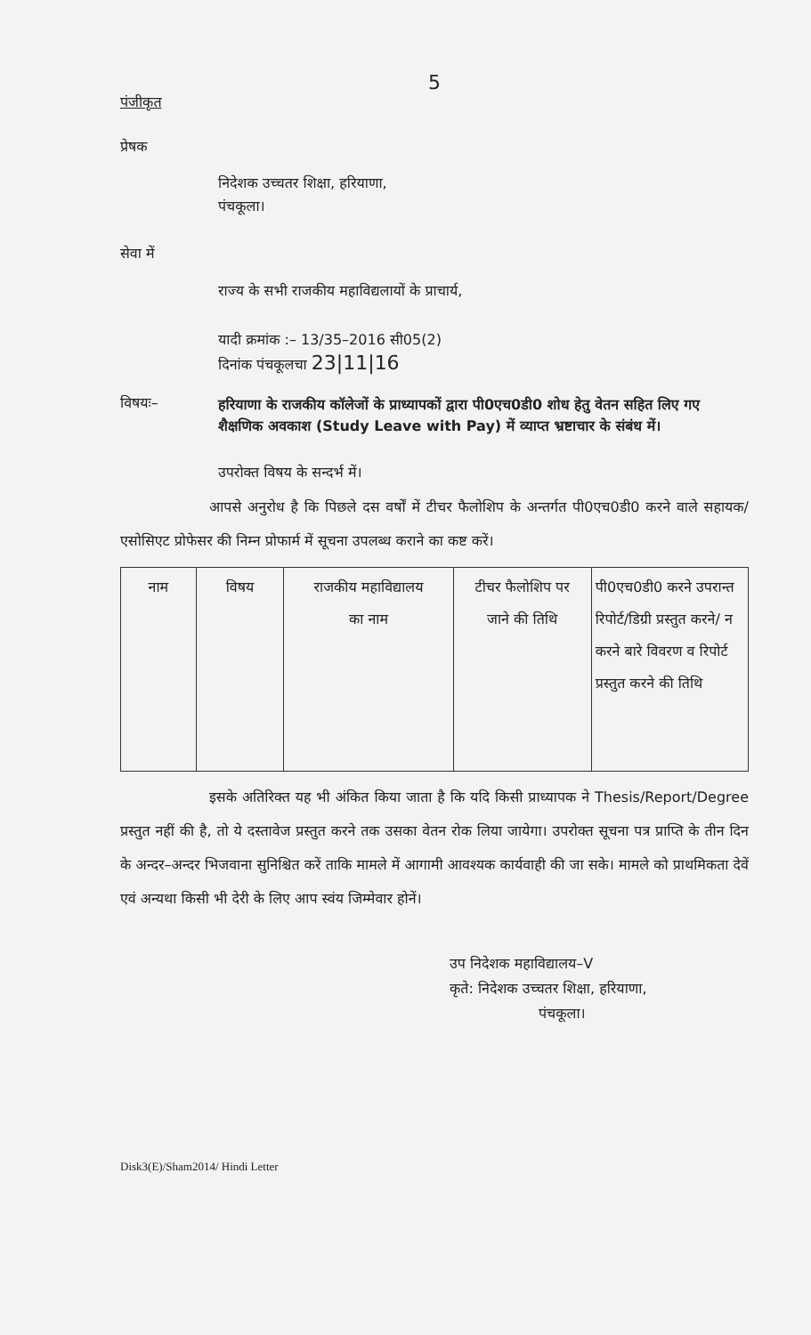5
पंजीकृत
प्रेषक
निदेशक उच्चतर शिक्षा, हरियाणा,
पंचकूला।
सेवा में
राज्य के सभी राजकीय महाविद्यलायों के प्राचार्य,
यादी क्रमांक :– 13/35–2016 सी05(2)
दिनांक पंचकूलचा 23|11|16
विषयः–
हरियाणा के राजकीय कॉलेजों के प्राध्यापकों द्वारा पी0एच0डी0 शोध हेतु वेतन सहित लिए गए शैक्षणिक अवकाश (Study Leave with Pay) में व्याप्त भ्रष्टाचार के संबंध में।
उपरोक्त विषय के सन्दर्भ में।
आपसे अनुरोध है कि पिछले दस वर्षों में टीचर फैलोशिप के अन्तर्गत पी0एच0डी0 करने वाले सहायक/एसोसिएट प्रोफेसर की निम्न प्रोफार्म में सूचना उपलब्ध कराने का कष्ट करें।
| नाम | विषय | राजकीय महाविद्यालय का नाम | टीचर फैलोशिप पर जाने की तिथि | पी0एच0डी0 करने उपरान्त रिपोर्ट/डिग्री प्रस्तुत करने/ न करने बारे विवरण व रिपोर्ट प्रस्तुत करने की तिथि |
इसके अतिरिक्त यह भी अंकित किया जाता है कि यदि किसी प्राध्यापक ने Thesis/Report/Degree प्रस्तुत नहीं की है, तो ये दस्तावेज प्रस्तुत करने तक उसका वेतन रोक लिया जायेगा। उपरोक्त सूचना पत्र प्राप्ति के तीन दिन के अन्दर–अन्दर भिजवाना सुनिश्चित करें ताकि मामले में आगामी आवश्यक कार्यवाही की जा सके। मामले को प्राथमिकता देवें एवं अन्यथा किसी भी देरी के लिए आप स्वंय जिम्मेवार होनें।
उप निदेशक महाविद्यालय–V
कृते: निदेशक उच्चतर शिक्षा, हरियाणा,
पंचकूला।
Disk3(E)/Sham2014/ Hindi Letter